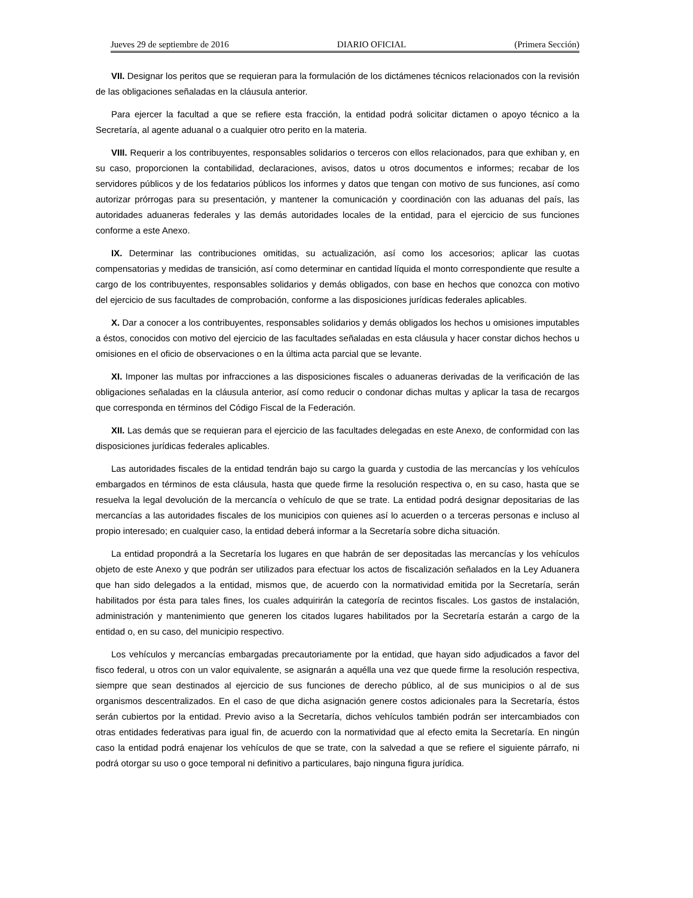Jueves 29 de septiembre de 2016 DIARIO OFICIAL (Primera Sección)
VII. Designar los peritos que se requieran para la formulación de los dictámenes técnicos relacionados con la revisión de las obligaciones señaladas en la cláusula anterior.
Para ejercer la facultad a que se refiere esta fracción, la entidad podrá solicitar dictamen o apoyo técnico a la Secretaría, al agente aduanal o a cualquier otro perito en la materia.
VIII. Requerir a los contribuyentes, responsables solidarios o terceros con ellos relacionados, para que exhiban y, en su caso, proporcionen la contabilidad, declaraciones, avisos, datos u otros documentos e informes; recabar de los servidores públicos y de los fedatarios públicos los informes y datos que tengan con motivo de sus funciones, así como autorizar prórrogas para su presentación, y mantener la comunicación y coordinación con las aduanas del país, las autoridades aduaneras federales y las demás autoridades locales de la entidad, para el ejercicio de sus funciones conforme a este Anexo.
IX. Determinar las contribuciones omitidas, su actualización, así como los accesorios; aplicar las cuotas compensatorias y medidas de transición, así como determinar en cantidad líquida el monto correspondiente que resulte a cargo de los contribuyentes, responsables solidarios y demás obligados, con base en hechos que conozca con motivo del ejercicio de sus facultades de comprobación, conforme a las disposiciones jurídicas federales aplicables.
X. Dar a conocer a los contribuyentes, responsables solidarios y demás obligados los hechos u omisiones imputables a éstos, conocidos con motivo del ejercicio de las facultades señaladas en esta cláusula y hacer constar dichos hechos u omisiones en el oficio de observaciones o en la última acta parcial que se levante.
XI. Imponer las multas por infracciones a las disposiciones fiscales o aduaneras derivadas de la verificación de las obligaciones señaladas en la cláusula anterior, así como reducir o condonar dichas multas y aplicar la tasa de recargos que corresponda en términos del Código Fiscal de la Federación.
XII. Las demás que se requieran para el ejercicio de las facultades delegadas en este Anexo, de conformidad con las disposiciones jurídicas federales aplicables.
Las autoridades fiscales de la entidad tendrán bajo su cargo la guarda y custodia de las mercancías y los vehículos embargados en términos de esta cláusula, hasta que quede firme la resolución respectiva o, en su caso, hasta que se resuelva la legal devolución de la mercancía o vehículo de que se trate. La entidad podrá designar depositarias de las mercancías a las autoridades fiscales de los municipios con quienes así lo acuerden o a terceras personas e incluso al propio interesado; en cualquier caso, la entidad deberá informar a la Secretaría sobre dicha situación.
La entidad propondrá a la Secretaría los lugares en que habrán de ser depositadas las mercancías y los vehículos objeto de este Anexo y que podrán ser utilizados para efectuar los actos de fiscalización señalados en la Ley Aduanera que han sido delegados a la entidad, mismos que, de acuerdo con la normatividad emitida por la Secretaría, serán habilitados por ésta para tales fines, los cuales adquirirán la categoría de recintos fiscales. Los gastos de instalación, administración y mantenimiento que generen los citados lugares habilitados por la Secretaría estarán a cargo de la entidad o, en su caso, del municipio respectivo.
Los vehículos y mercancías embargadas precautoriamente por la entidad, que hayan sido adjudicados a favor del fisco federal, u otros con un valor equivalente, se asignarán a aquélla una vez que quede firme la resolución respectiva, siempre que sean destinados al ejercicio de sus funciones de derecho público, al de sus municipios o al de sus organismos descentralizados. En el caso de que dicha asignación genere costos adicionales para la Secretaría, éstos serán cubiertos por la entidad. Previo aviso a la Secretaría, dichos vehículos también podrán ser intercambiados con otras entidades federativas para igual fin, de acuerdo con la normatividad que al efecto emita la Secretaría. En ningún caso la entidad podrá enajenar los vehículos de que se trate, con la salvedad a que se refiere el siguiente párrafo, ni podrá otorgar su uso o goce temporal ni definitivo a particulares, bajo ninguna figura jurídica.